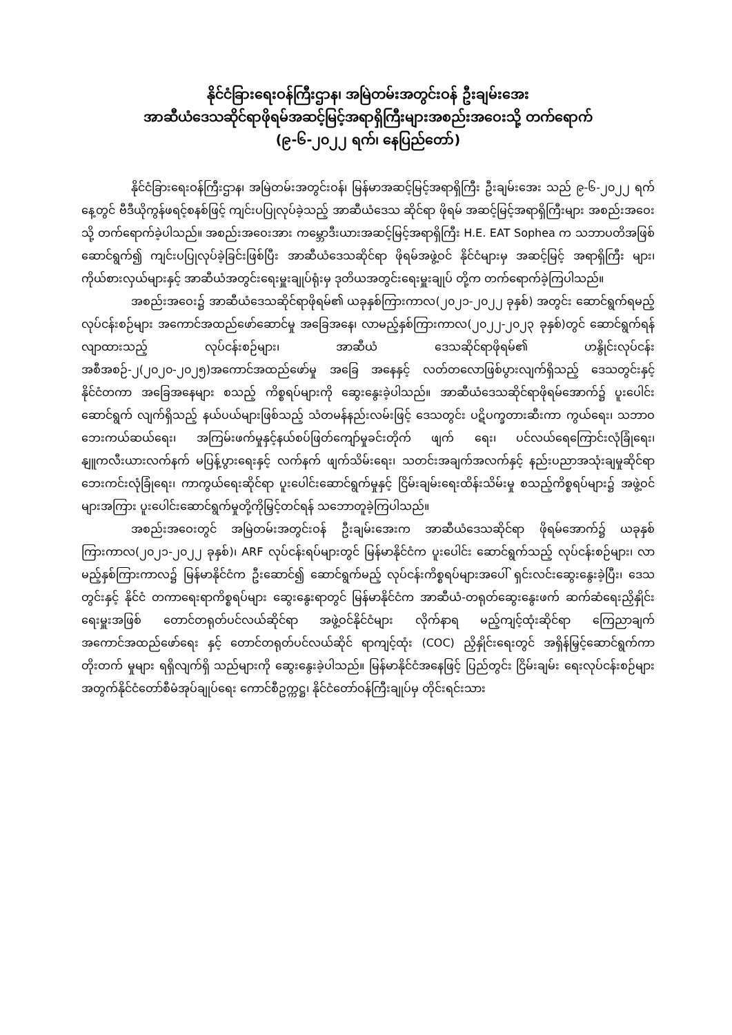နိုင်ငံခြားရေးဝန်ကြီးဌာန၊ အမြဲတမ်းအတွင်းဝန် ဦးချမ်းအေး
အာဆီယံဒေသဆိုင်ရာဖိုရမ်အဆင့်မြင့်အရာရှိကြီးများအစည်းအဝေးသို့ တက်ရောက်
(၉-၆-၂၀၂၂ ရက်၊ နေပြည်တော်)
နိုင်ငံခြားရေးဝန်ကြီးဌာန၊ အမြဲတမ်းအတွင်းဝန်၊ မြန်မာအဆင့်မြင့်အရာရှိကြီး ဦးချမ်းအေး သည် ၉-၆-၂၀၂၂ ရက်နေ့တွင် ဗီဒီယိုကွန်ဖရင့်စနစ်ဖြင့် ကျင်းပပြုလုပ်ခဲ့သည့် အာဆီယံဒေသ ဆိုင်ရာ ဖိုရမ် အဆင့်မြင့်အရာရှိကြီးများ အစည်းအဝေးသို့ တက်ရောက်ခဲ့ပါသည်။ အစည်းအဝေးအား ကမ္ဘောဒီးယားအဆင့်မြင့်အရာရှိကြီး H.E. EAT Sophea က သဘာပတိအဖြစ် ဆောင်ရွက်၍ ကျင်းပပြုလုပ်ခဲ့ခြင်းဖြစ်ပြီး အာဆီယံဒေသဆိုင်ရာ ဖိုရမ်အဖွဲ့ဝင် နိုင်ငံများမှ အဆင့်မြင့် အရာရှိကြီး များ၊ ကိုယ်စားလှယ်များနှင့် အာဆီယံအတွင်းရေးမှူးချုပ်ရုံးမှ ဒုတိယအတွင်းရေးမှူးချုပ် တို့က တက်ရောက်ခဲ့ကြပါသည်။
အစည်းအဝေး၌ အာဆီယံဒေသဆိုင်ရာဖိုရမ်၏ ယခုနှစ်ကြားကာလ(၂၀၂၁-၂၀၂၂ ခုနှစ်) အတွင်း ဆောင်ရွက်ရမည့် လုပ်ငန်းစဉ်များ အကောင်အထည်ဖော်ဆောင်မှု အခြေအနေ၊ လာမည့်နှစ်ကြားကာလ(၂၀၂၂-၂၀၂၃ ခုနှစ်)တွင် ဆောင်ရွက်ရန်လျာထားသည့် လုပ်ငန်းစဉ်များ၊ အာဆီယံ ဒေသဆိုင်ရာဖိုရမ်၏ ဟနွိုင်းလုပ်ငန်းအစီအစဉ်-၂(၂၀၂၀-၂၀၂၅)အကောင်အထည်ဖော်မှု အခြေ အနေနှင့် လတ်တလောဖြစ်ပွားလျက်ရှိသည့် ဒေသတွင်းနှင့်နိုင်ငံတကာ အခြေအနေများ စသည့် ကိစ္စရပ်များကို ဆွေးနွေးခဲ့ပါသည်။ အာဆီယံဒေသဆိုင်ရာဖိုရမ်အောက်၌ ပူးပေါင်းဆောင်ရွက် လျက်ရှိသည့် နယ်ပယ်များဖြစ်သည့် သံတမန်နည်းလမ်းဖြင့် ဒေသတွင်း ပဋိပက္ခတားဆီးကာ ကွယ်ရေး၊ သဘာဝဘေးကယ်ဆယ်ရေး၊ အကြမ်းဖက်မှုနှင့်နယ်စပ်ဖြတ်ကျော်မှုခင်းတိုက် ဖျက် ရေး၊ ပင်လယ်ရေကြောင်းလုံခြုံရေး၊ နျူကလီးယားလက်နက် မပြန့်ပွားရေးနှင့် လက်နက် ဖျက်သိမ်းရေး၊ သတင်းအချက်အလက်နှင့် နည်းပညာအသုံးချမှုဆိုင်ရာ ဘေးကင်းလုံခြုံရေး၊ ကာကွယ်ရေးဆိုင်ရာ ပူးပေါင်းဆောင်ရွက်မှုနှင့် ငြိမ်းချမ်းရေးထိန်းသိမ်းမှု စသည့်ကိစ္စရပ်များ၌ အဖွဲ့ဝင်များအကြား ပူးပေါင်းဆောင်ရွက်မှုတို့ကိုမြှင့်တင်ရန် သဘောတူခဲ့ကြပါသည်။
အစည်းအဝေးတွင် အမြဲတမ်းအတွင်းဝန် ဦးချမ်းအေးက အာဆီယံဒေသဆိုင်ရာ ဖိုရမ်အောက်၌ ယခုနှစ် ကြားကာလ(၂၀၂၁-၂၀၂၂ ခုနှစ်)၊ ARF လုပ်ငန်းရပ်များတွင် မြန်မာနိုင်ငံက ပူးပေါင်း ဆောင်ရွက်သည့် လုပ်ငန်းစဉ်များ၊ လာမည့်နှစ်ကြားကာလ၌ မြန်မာနိုင်ငံက ဦးဆောင်၍ ဆောင်ရွက်မည့် လုပ်ငန်းကိစ္စရပ်များအပေါ် ရှင်းလင်းဆွေးနွေးခဲ့ပြီး၊ ဒေသတွင်းနှင့် နိုင်ငံ တကာရေးရာကိစ္စရပ်များ ဆွေးနွေးရာတွင် မြန်မာနိုင်ငံက အာဆီယံ-တရုတ်ဆွေးနွေးဖက် ဆက်ဆံရေးညှိနှိုင်းရေးမှူးအဖြစ် တောင်တရုတ်ပင်လယ်ဆိုင်ရာ အဖွဲ့ဝင်နိုင်ငံများ လိုက်နာရ မည့်ကျင့်ထုံးဆိုင်ရာ ကြေညာချက်အကောင်အထည်ဖော်ရေး နှင့် တောင်တရုတ်ပင်လယ်ဆိုင် ရာကျင့်ထုံး (COC) ညှိနှိုင်းရေးတွင် အရှိန်မြှင့်ဆောင်ရွက်ကာ တိုးတက် မှုများ ရရှိလျက်ရှိ သည်များကို ဆွေးနွေးခဲ့ပါသည်။ မြန်မာနိုင်ငံအနေဖြင့် ပြည်တွင်း ငြိမ်းချမ်း ရေးလုပ်ငန်းစဉ်များ အတွက်နိုင်ငံတော်စီမံအုပ်ချုပ်ရေး ကောင်စီဥက္ကဋ္ဌ၊ နိုင်ငံတော်ဝန်ကြီးချုပ်မှ တိုင်းရင်းသား